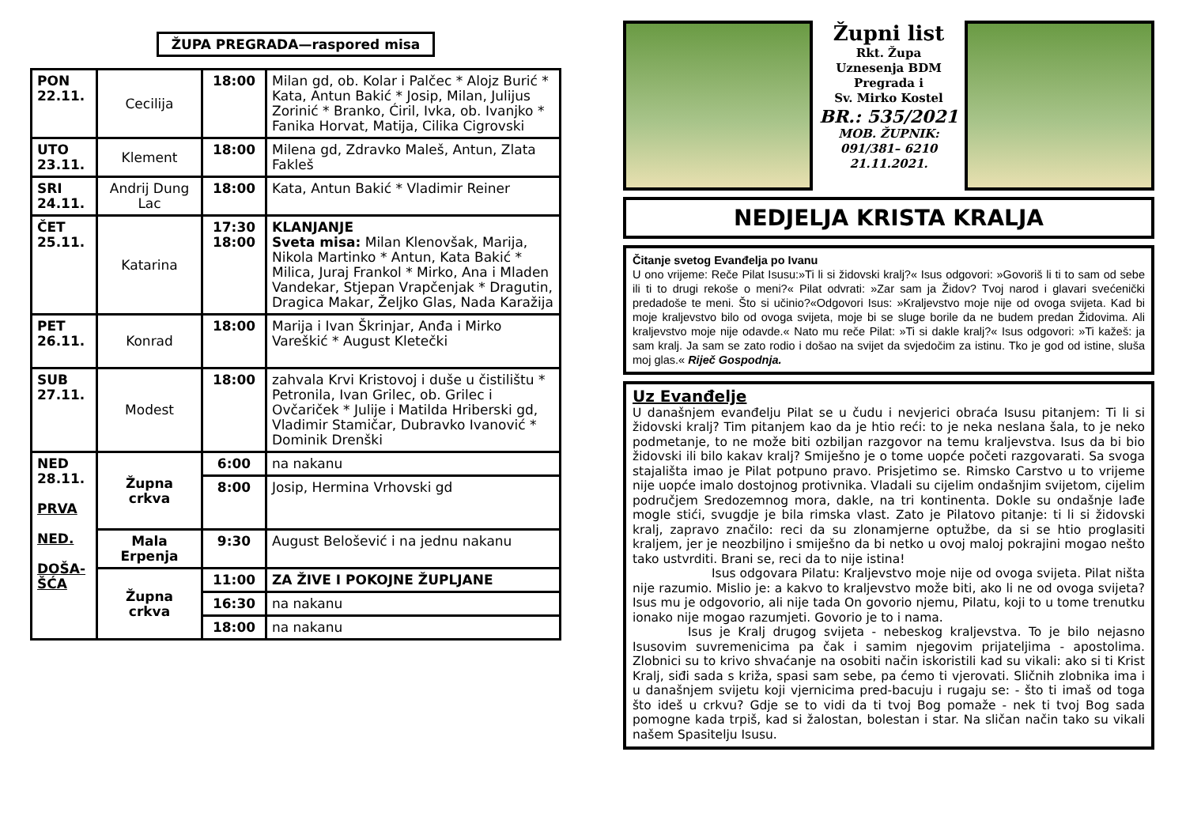ŽUPA PREGRADA—raspored misa
| PON 22.11. | Cecilija | 18:00 | Milan gd, ob. Kolar i Palčec * Alojz Burić * Kata, Antun Bakić * Josip, Milan, Julijus Zorinić * Branko, Ćiril, Ivka, ob. Ivanjko * Fanika Horvat, Matija, Cilika Cigrovski |
| UTO 23.11. | Klement | 18:00 | Milena gd, Zdravko Maleš, Antun, Zlata Fakleš |
| SRI 24.11. | Andrij Dung Lac | 18:00 | Kata, Antun Bakić * Vladimir Reiner |
| ČET 25.11. | Katarina | 17:30 18:00 | KLANJANJE Sveta misa: Milan Klenovšak, Marija, Nikola Martinko * Antun, Kata Bakić * Milica, Juraj Frankol * Mirko, Ana i Mladen Vandekar, Stjepan Vrapčenjak * Dragutin, Dragica Makar, Željko Glas, Nada Karažija |
| PET 26.11. | Konrad | 18:00 | Marija i Ivan Škrinjar, Anđa i Mirko Vareškić * August Kletečki |
| SUB 27.11. | Modest | 18:00 | zahvala Krvi Kristovoj i duše u čistilištu * Petronila, Ivan Grilec, ob. Grilec i Ovčariček * Julije i Matilda Hriberski gd, Vladimir Stamičar, Dubravko Ivanović * Dominik Drenški |
| NED 28.11. PRVA NED. DOŠA-ŠĆA | Župna crkva | 6:00 | na nakanu |
| | | 8:00 | Josip, Hermina Vrhovski gd |
| | Mala Erpenja | 9:30 | August Belošević i na jednu nakanu |
| | Župna crkva | 11:00 | ZA ŽIVE I POKOJNE ŽUPLJANE |
| | | 16:30 | na nakanu |
| | | 18:00 | na nakanu |
Župni list
Rkt. Župa
Uznesenja BDM
Pregrada i
Sv. Mirko Kostel
BR.: 535/2021
MOB. ŽUPNIK:
091/381– 6210
21.11.2021.
NEDJELJA KRISTA KRALJA
Čitanje svetog Evanđelja po Ivanu
U ono vrijeme: Reče Pilat Isusu:»Ti li si židovski kralj?« Isus odgovori: »Govoriš li ti to sam od sebe ili ti to drugi rekoše o meni?« Pilat odvrati: »Zar sam ja Židov? Tvoj narod i glavari svećenički predadoše te meni. Što si učinio?«Odgovori Isus: »Kraljevstvo moje nije od ovoga svijeta. Kad bi moje kraljevstvo bilo od ovoga svijeta, moje bi se sluge borile da ne budem predan Židovima. Ali kraljevstvo moje nije odavde.« Nato mu reče Pilat: »Ti si dakle kralj?« Isus odgovori: »Ti kažeš: ja sam kralj. Ja sam se zato rodio i došao na svijet da svjedočim za istinu. Tko je god od istine, sluša moj glas.« Riječ Gospodnja.
Uz Evanđelje
U današnjem evanđelju Pilat se u čudu i nevjerici obraća Isusu pitanjem: Ti li si židovski kralj? Tim pitanjem kao da je htio reći: to je neka neslana šala, to je neko podmetanje, to ne može biti ozbiljan razgovor na temu kraljevstva. Isus da bi bio židovski ili bilo kakav kralj? Smiješno je o tome uopće početi razgovarati. Sa svoga stajališta imao je Pilat potpuno pravo. Prisjetimo se. Rimsko Carstvo u to vrijeme nije uopće imalo dostojnog protivnika. Vladali su cijelim ondašnjim svijetom, cijelim područjem Sredozemnog mora, dakle, na tri kontinenta. Dokle su ondašnje lađe mogle stići, svugdje je bila rimska vlast. Zato je Pilatovo pitanje: ti li si židovski kralj, zapravo značilo: reci da su zlonamjerne optužbe, da si se htio proglasiti kraljem, jer je neozbiljno i smiješno da bi netko u ovoj maloj pokrajini mogao nešto tako ustvrditi. Brani se, reci da to nije istina!
Isus odgovara Pilatu: Kraljevstvo moje nije od ovoga svijeta. Pilat ništa nije razumio. Mislio je: a kakvo to kraljevstvo može biti, ako li ne od ovoga svijeta? Isus mu je odgovorio, ali nije tada On govorio njemu, Pilatu, koji to u tome trenutku ionako nije mogao razumjeti. Govorio je to i nama.
Isus je Kralj drugog svijeta - nebeskog kraljevstva. To je bilo nejasno Isusovim suvremenicima pa čak i samim njegovim prijateljima - apostolima. Zlobnici su to krivo shvaćanje na osobiti način iskoristili kad su vikali: ako si ti Krist Kralj, siđi sada s križa, spasi sam sebe, pa ćemo ti vjerovati. Sličnih zlobnika ima i u današnjem svijetu koji vjernicima pred-bacuju i rugaju se: - što ti imaš od toga što ideš u crkvu? Gdje se to vidi da ti tvoj Bog pomaže - nek ti tvoj Bog sada pomogne kada trpiš, kad si žalostan, bolestan i star. Na sličan način tako su vikali našem Spasitelju Isusu.